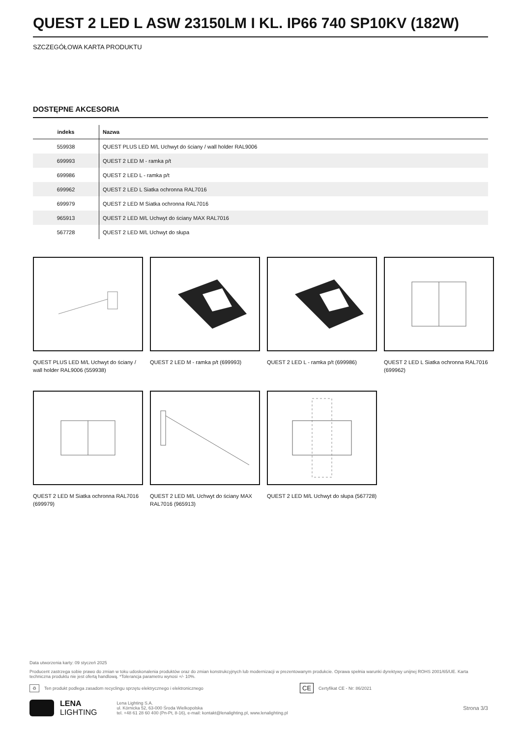QUEST 2 LED L ASW 23150LM I KL. IP66 740 SP10KV (182W)
SZCZEGÓŁOWA KARTA PRODUKTU
DOSTĘPNE AKCESORIA
| indeks | Nazwa |
| --- | --- |
| 559938 | QUEST PLUS LED M/L Uchwyt do ściany / wall holder RAL9006 |
| 699993 | QUEST 2 LED M - ramka p/t |
| 699986 | QUEST 2 LED L - ramka p/t |
| 699962 | QUEST 2 LED L Siatka ochronna RAL7016 |
| 699979 | QUEST 2 LED M Siatka ochronna RAL7016 |
| 965913 | QUEST 2 LED M/L Uchwyt do ściany MAX RAL7016 |
| 567728 | QUEST 2 LED M/L Uchwyt do słupa |
QUEST PLUS LED M/L Uchwyt do ściany / wall holder RAL9006 (559938)
QUEST 2 LED M - ramka p/t (699993)
QUEST 2 LED L - ramka p/t (699986)
QUEST 2 LED L Siatka ochronna RAL7016 (699962)
QUEST 2 LED M Siatka ochronna RAL7016 (699979)
QUEST 2 LED M/L Uchwyt do ściany MAX RAL7016 (965913)
QUEST 2 LED M/L Uchwyt do słupa (567728)
Data utworzenia karty: 09 styczeń 2025
Producent zastrzega sobie prawo do zmian w toku udoskonalenia produktów oraz do zmian konstrukcyjnych lub modernizacji w prezentowanym produkcie. Oprawa spełnia warunki dyrektywy unijnej ROHS 2001/65/UE. Karta techniczna produktu nie jest ofertą handlową. *Tolerancja parametru wynosi +/- 10%.
♻ Ten produkt podlega zasadom recyclingu sprzętu elektrycznego i elektronicznego CE Certyfikat CE - Nr: 86/2021
LENA
LIGHTING
Lena Lighting S.A.
ul. Kórnicka 52, 63-000 Środa Wielkopolska
tel. +48 61 28 60 400 (Pn-Pt, 8-16), e-mail: kontakt@lenalighting.pl, www.lenalighting.pl
Strona 3/3